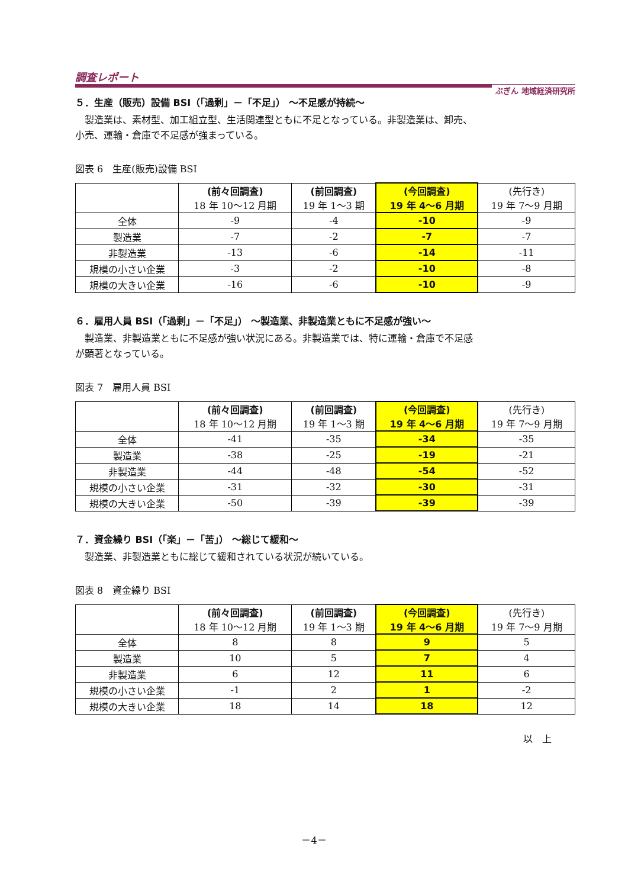調査レポート ぶぎん 地域経済研究所
５．生産（販売）設備 BSI（「過剰」－「不足」） ～不足感が持続～
製造業は、素材型、加工組立型、生活関連型ともに不足となっている。非製造業は、卸売、
小売、運輸・倉庫で不足感が強まっている。
図表 6　生産(販売)設備 BSI
| | (前々回調査) 18 年 10～12 月期 | (前回調査) 19 年 1～3 期 | (今回調査) 19 年 4～6 月期 | (先行き) 19 年 7～9 月期 |
| --- | --- | --- | --- | --- |
| 全体 | -9 | -4 | -10 | -9 |
| 製造業 | -7 | -2 | -7 | -7 |
| 非製造業 | -13 | -6 | -14 | -11 |
| 規模の小さい企業 | -3 | -2 | -10 | -8 |
| 規模の大きい企業 | -16 | -6 | -10 | -9 |
６．雇用人員 BSI（「過剰」－「不足」） ～製造業、非製造業ともに不足感が強い～
製造業、非製造業ともに不足感が強い状況にある。非製造業では、特に運輸・倉庫で不足感
が顕著となっている。
図表 7　雇用人員 BSI
| | (前々回調査) 18 年 10～12 月期 | (前回調査) 19 年 1～3 期 | (今回調査) 19 年 4～6 月期 | (先行き) 19 年 7～9 月期 |
| --- | --- | --- | --- | --- |
| 全体 | -41 | -35 | -34 | -35 |
| 製造業 | -38 | -25 | -19 | -21 |
| 非製造業 | -44 | -48 | -54 | -52 |
| 規模の小さい企業 | -31 | -32 | -30 | -31 |
| 規模の大きい企業 | -50 | -39 | -39 | -39 |
７．資金繰り BSI（「楽」－「苦」） ～総じて緩和～
製造業、非製造業ともに総じて緩和されている状況が続いている。
図表 8　資金繰り BSI
| | (前々回調査) 18 年 10～12 月期 | (前回調査) 19 年 1～3 期 | (今回調査) 19 年 4～6 月期 | (先行き) 19 年 7～9 月期 |
| --- | --- | --- | --- | --- |
| 全体 | 8 | 8 | 9 | 5 |
| 製造業 | 10 | 5 | 7 | 4 |
| 非製造業 | 6 | 12 | 11 | 6 |
| 規模の小さい企業 | -1 | 2 | 1 | -2 |
| 規模の大きい企業 | 18 | 14 | 18 | 12 |
以　上
－4－